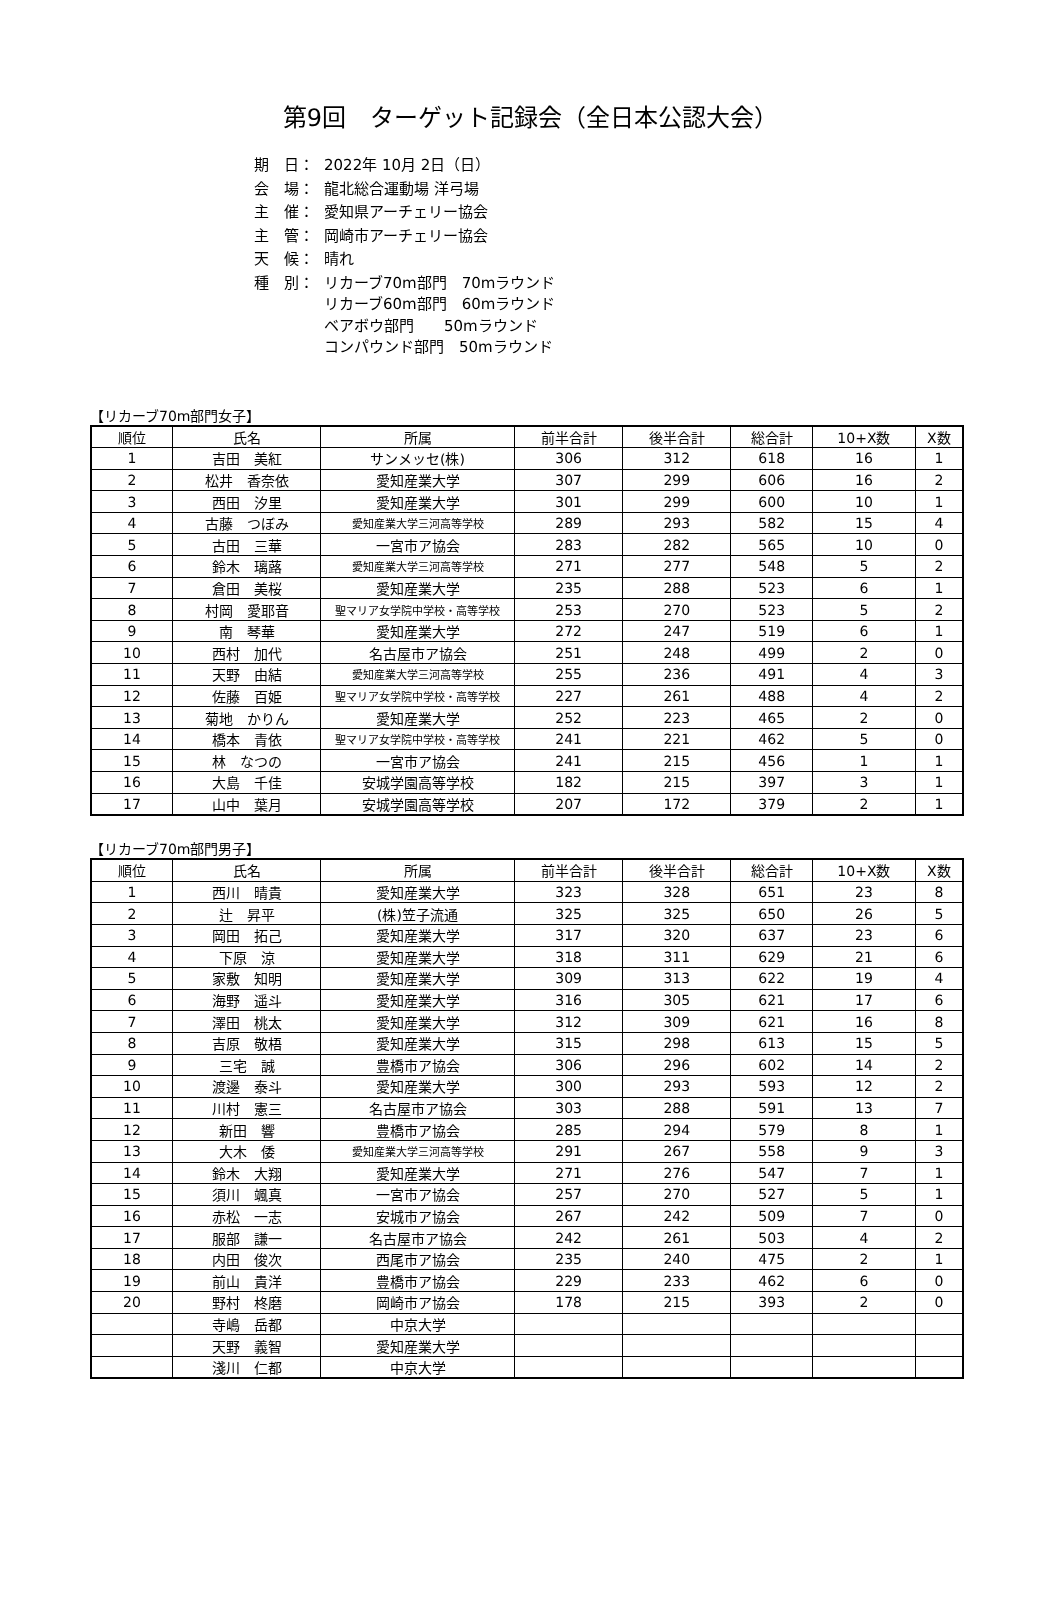第9回　ターゲット記録会（全日本公認大会）
| 期 日： | 2022年 10月 2日（日） |
| 会 場： | 龍北総合運動場 洋弓場 |
| 主 催： | 愛知県アーチェリー協会 |
| 主 管： | 岡崎市アーチェリー協会 |
| 天 候： | 晴れ |
| 種 別： | リカーブ70m部門 70mラウンド リカーブ60m部門 60mラウンド ベアボウ部門 50mラウンド コンパウンド部門 50mラウンド |
【リカーブ70m部門女子】
| 順位 | 氏名 | 所属 | 前半合計 | 後半合計 | 総合計 | 10+X数 | X数 |
| --- | --- | --- | --- | --- | --- | --- | --- |
| 1 | 吉田 美紅 | サンメッセ(株) | 306 | 312 | 618 | 16 | 1 |
| 2 | 松井 香奈依 | 愛知産業大学 | 307 | 299 | 606 | 16 | 2 |
| 3 | 西田 汐里 | 愛知産業大学 | 301 | 299 | 600 | 10 | 1 |
| 4 | 古藤 つぼみ | 愛知産業大学三河高等学校 | 289 | 293 | 582 | 15 | 4 |
| 5 | 古田 三華 | 一宮市ア協会 | 283 | 282 | 565 | 10 | 0 |
| 6 | 鈴木 璃蕗 | 愛知産業大学三河高等学校 | 271 | 277 | 548 | 5 | 2 |
| 7 | 倉田 美桜 | 愛知産業大学 | 235 | 288 | 523 | 6 | 1 |
| 8 | 村岡 愛耶音 | 聖マリア女学院中学校・高等学校 | 253 | 270 | 523 | 5 | 2 |
| 9 | 南 琴華 | 愛知産業大学 | 272 | 247 | 519 | 6 | 1 |
| 10 | 西村 加代 | 名古屋市ア協会 | 251 | 248 | 499 | 2 | 0 |
| 11 | 天野 由結 | 愛知産業大学三河高等学校 | 255 | 236 | 491 | 4 | 3 |
| 12 | 佐藤 百姫 | 聖マリア女学院中学校・高等学校 | 227 | 261 | 488 | 4 | 2 |
| 13 | 菊地 かりん | 愛知産業大学 | 252 | 223 | 465 | 2 | 0 |
| 14 | 橋本 青依 | 聖マリア女学院中学校・高等学校 | 241 | 221 | 462 | 5 | 0 |
| 15 | 林 なつの | 一宮市ア協会 | 241 | 215 | 456 | 1 | 1 |
| 16 | 大島 千佳 | 安城学園高等学校 | 182 | 215 | 397 | 3 | 1 |
| 17 | 山中 葉月 | 安城学園高等学校 | 207 | 172 | 379 | 2 | 1 |
【リカーブ70m部門男子】
| 順位 | 氏名 | 所属 | 前半合計 | 後半合計 | 総合計 | 10+X数 | X数 |
| --- | --- | --- | --- | --- | --- | --- | --- |
| 1 | 西川 晴貴 | 愛知産業大学 | 323 | 328 | 651 | 23 | 8 |
| 2 | 辻 昇平 | (株)笠子流通 | 325 | 325 | 650 | 26 | 5 |
| 3 | 岡田 拓己 | 愛知産業大学 | 317 | 320 | 637 | 23 | 6 |
| 4 | 下原 涼 | 愛知産業大学 | 318 | 311 | 629 | 21 | 6 |
| 5 | 家敷 知明 | 愛知産業大学 | 309 | 313 | 622 | 19 | 4 |
| 6 | 海野 遥斗 | 愛知産業大学 | 316 | 305 | 621 | 17 | 6 |
| 7 | 澤田 桃太 | 愛知産業大学 | 312 | 309 | 621 | 16 | 8 |
| 8 | 吉原 敬梧 | 愛知産業大学 | 315 | 298 | 613 | 15 | 5 |
| 9 | 三宅 誠 | 豊橋市ア協会 | 306 | 296 | 602 | 14 | 2 |
| 10 | 渡邊 泰斗 | 愛知産業大学 | 300 | 293 | 593 | 12 | 2 |
| 11 | 川村 憲三 | 名古屋市ア協会 | 303 | 288 | 591 | 13 | 7 |
| 12 | 新田 響 | 豊橋市ア協会 | 285 | 294 | 579 | 8 | 1 |
| 13 | 大木 倭 | 愛知産業大学三河高等学校 | 291 | 267 | 558 | 9 | 3 |
| 14 | 鈴木 大翔 | 愛知産業大学 | 271 | 276 | 547 | 7 | 1 |
| 15 | 須川 颯真 | 一宮市ア協会 | 257 | 270 | 527 | 5 | 1 |
| 16 | 赤松 一志 | 安城市ア協会 | 267 | 242 | 509 | 7 | 0 |
| 17 | 服部 謙一 | 名古屋市ア協会 | 242 | 261 | 503 | 4 | 2 |
| 18 | 内田 俊次 | 西尾市ア協会 | 235 | 240 | 475 | 2 | 1 |
| 19 | 前山 貴洋 | 豊橋市ア協会 | 229 | 233 | 462 | 6 | 0 |
| 20 | 野村 柊磨 | 岡崎市ア協会 | 178 | 215 | 393 | 2 | 0 |
| | 寺嶋 岳都 | 中京大学 | | | | | |
| | 天野 義智 | 愛知産業大学 | | | | | |
| | 淺川 仁都 | 中京大学 | | | | | |